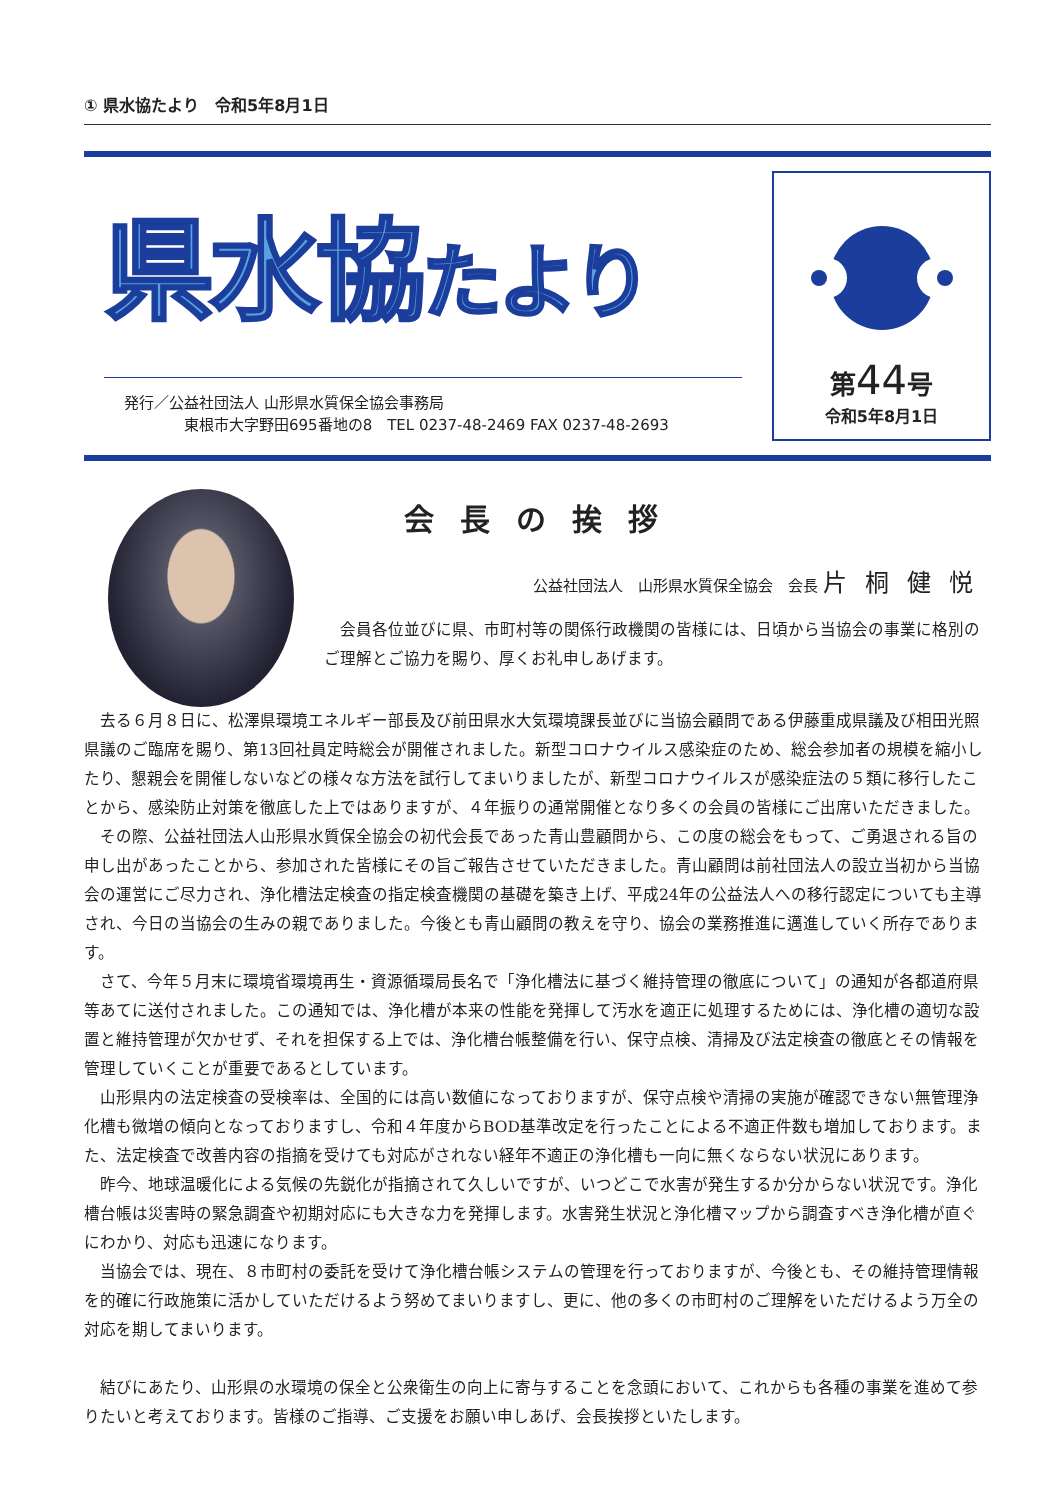① 県水協たより　令和5年8月1日
県水協たより
発行／公益社団法人 山形県水質保全協会事務局
　　　　東根市大字野田695番地の8　TEL 0237-48-2469 FAX 0237-48-2693
第44号
令和5年8月1日
会長の挨拶
公益社団法人　山形県水質保全協会　会長 片桐健悦
会員各位並びに県、市町村等の関係行政機関の皆様には、日頃から当協会の事業に格別のご理解とご協力を賜り、厚くお礼申しあげます。
去る６月８日に、松澤県環境エネルギー部長及び前田県水大気環境課長並びに当協会顧問である伊藤重成県議及び相田光照県議のご臨席を賜り、第13回社員定時総会が開催されました。新型コロナウイルス感染症のため、総会参加者の規模を縮小したり、懇親会を開催しないなどの様々な方法を試行してまいりましたが、新型コロナウイルスが感染症法の５類に移行したことから、感染防止対策を徹底した上ではありますが、４年振りの通常開催となり多くの会員の皆様にご出席いただきました。
その際、公益社団法人山形県水質保全協会の初代会長であった青山豊顧問から、この度の総会をもって、ご勇退される旨の申し出があったことから、参加された皆様にその旨ご報告させていただきました。青山顧問は前社団法人の設立当初から当協会の運営にご尽力され、浄化槽法定検査の指定検査機関の基礎を築き上げ、平成24年の公益法人への移行認定についても主導され、今日の当協会の生みの親でありました。今後とも青山顧問の教えを守り、協会の業務推進に邁進していく所存であります。
さて、今年５月末に環境省環境再生・資源循環局長名で「浄化槽法に基づく維持管理の徹底について」の通知が各都道府県等あてに送付されました。この通知では、浄化槽が本来の性能を発揮して汚水を適正に処理するためには、浄化槽の適切な設置と維持管理が欠かせず、それを担保する上では、浄化槽台帳整備を行い、保守点検、清掃及び法定検査の徹底とその情報を管理していくことが重要であるとしています。
山形県内の法定検査の受検率は、全国的には高い数値になっておりますが、保守点検や清掃の実施が確認できない無管理浄化槽も微増の傾向となっておりますし、令和４年度からBOD基準改定を行ったことによる不適正件数も増加しております。また、法定検査で改善内容の指摘を受けても対応がされない経年不適正の浄化槽も一向に無くならない状況にあります。
昨今、地球温暖化による気候の先鋭化が指摘されて久しいですが、いつどこで水害が発生するか分からない状況です。浄化槽台帳は災害時の緊急調査や初期対応にも大きな力を発揮します。水害発生状況と浄化槽マップから調査すべき浄化槽が直ぐにわかり、対応も迅速になります。
当協会では、現在、８市町村の委託を受けて浄化槽台帳システムの管理を行っておりますが、今後とも、その維持管理情報を的確に行政施策に活かしていただけるよう努めてまいりますし、更に、他の多くの市町村のご理解をいただけるよう万全の対応を期してまいります。
結びにあたり、山形県の水環境の保全と公衆衛生の向上に寄与することを念頭において、これからも各種の事業を進めて参りたいと考えております。皆様のご指導、ご支援をお願い申しあげ、会長挨拶といたします。